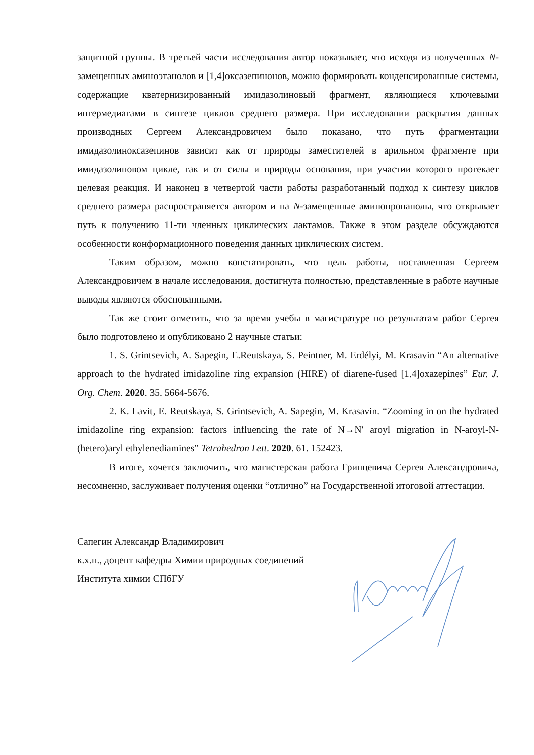защитной группы. В третьей части исследования автор показывает, что исходя из полученных N-замещенных аминоэтанолов и [1,4]оксазепинонов, можно формировать конденсированные системы, содержащие кватернизированный имидазолиновый фрагмент, являющиеся ключевыми интермедиатами в синтезе циклов среднего размера. При исследовании раскрытия данных производных Сергеем Александровичем было показано, что путь фрагментации имидазолиноксазепинов зависит как от природы заместителей в арильном фрагменте при имидазолиновом цикле, так и от силы и природы основания, при участии которого протекает целевая реакция. И наконец в четвертой части работы разработанный подход к синтезу циклов среднего размера распространяется автором и на N-замещенные аминопропанолы, что открывает путь к получению 11-ти членных циклических лактамов. Также в этом разделе обсуждаются особенности конформационного поведения данных циклических систем.
Таким образом, можно констатировать, что цель работы, поставленная Сергеем Александровичем в начале исследования, достигнута полностью, представленные в работе научные выводы являются обоснованными.
Так же стоит отметить, что за время учебы в магистратуре по результатам работ Сергея было подготовлено и опубликовано 2 научные статьи:
1. S. Grintsevich, A. Sapegin, E.Reutskaya, S. Peintner, M. Erdélyi, M. Krasavin “An alternative approach to the hydrated imidazoline ring expansion (HIRE) of diarene-fused [1.4]oxazepines” Eur. J. Org. Chem. 2020. 35. 5664-5676.
2. K. Lavit, E. Reutskaya, S. Grintsevich, A. Sapegin, M. Krasavin. “Zooming in on the hydrated imidazoline ring expansion: factors influencing the rate of N→N′ aroyl migration in N-aroyl-N-(hetero)aryl ethylenediamines” Tetrahedron Lett. 2020. 61. 152423.
В итоге, хочется заключить, что магистерская работа Гринцевича Сергея Александровича, несомненно, заслуживает получения оценки “отлично” на Государственной итоговой аттестации.
Сапегин Александр Владимирович
к.х.н., доцент кафедры Химии природных соединений
Института химии СПбГУ